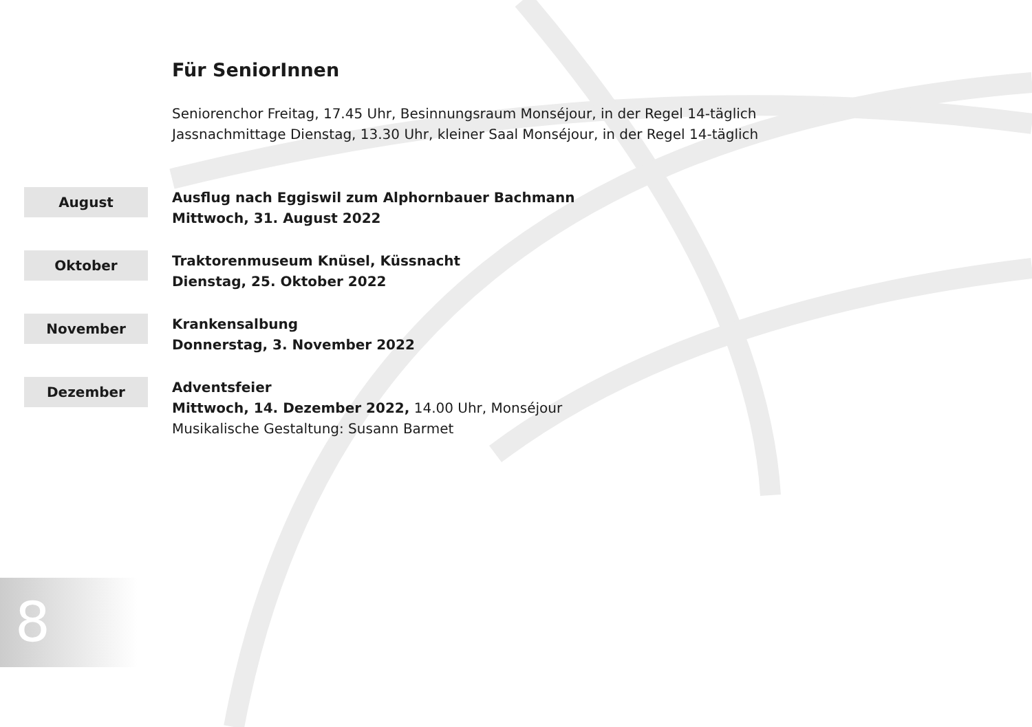Für SeniorInnen
Seniorenchor Freitag, 17.45 Uhr, Besinnungsraum Monséjour, in der Regel 14-täglich
Jassnachmittage Dienstag, 13.30 Uhr, kleiner Saal Monséjour, in der Regel 14-täglich
August
Ausflug nach Eggiswil zum Alphornbauer Bachmann
Mittwoch, 31. August 2022
Oktober
Traktorenmuseum Knüsel, Küssnacht
Dienstag, 25. Oktober 2022
November
Krankensalbung
Donnerstag, 3. November 2022
Dezember
Adventsfeier
Mittwoch, 14. Dezember 2022, 14.00 Uhr, Monséjour
Musikalische Gestaltung: Susann Barmet
8